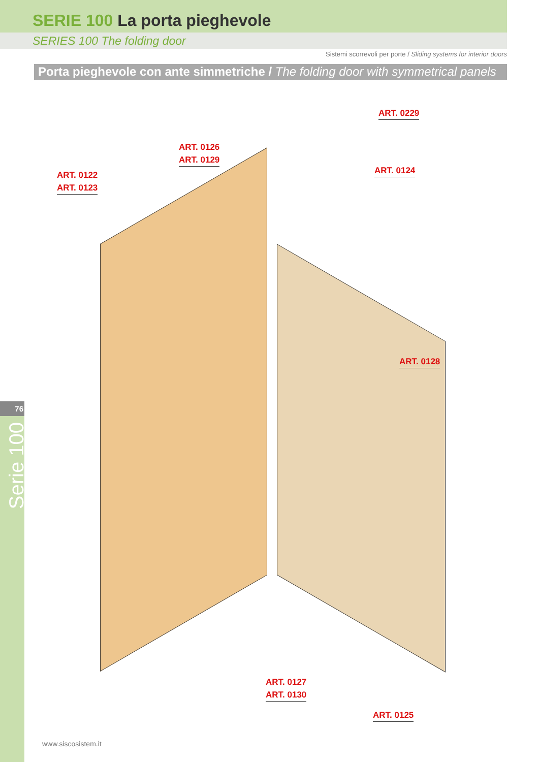SERIE 100 La porta pieghevole
SERIES 100 The folding door
Sistemi scorrevoli per porte / Sliding systems for interior doors
Porta pieghevole con ante simmetriche / The folding door with symmetrical panels
ART. 0229
ART. 0126
ART. 0129
ART. 0124
ART. 0122
ART. 0123
ART. 0128
ART. 0127
ART. 0130
ART. 0125
76
Serie 100
www.siscosistem.it